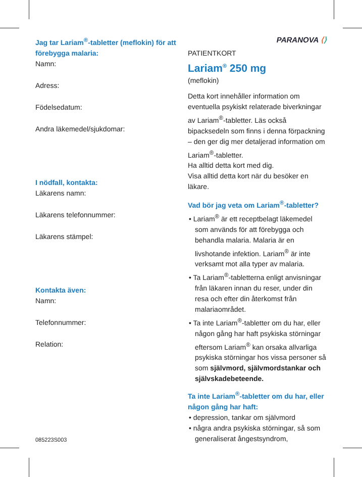Jag tar Lariam<sup>®</sup>-tabletter (meflokin) för att förebygga malaria:
Namn:
Adress:
Födelsedatum:
Andra läkemedel/sjukdomar:
I nödfall, kontakta:
Läkarens namn:
Läkarens telefonnummer:
Läkarens stämpel:
Kontakta även:
Namn:
Telefonnummer:
Relation:
085223S003
PARANOVA ⟨⟩
PATIENTKORT
Lariam<sup>®</sup> 250 mg
(meflokin)
Detta kort innehåller information om eventuella psykiskt relaterade biverkningar av Lariam<sup>®</sup>-tabletter. Läs också bipacksedeln som finns i denna förpackning – den ger dig mer detaljerad information om Lariam<sup>®</sup>-tabletter.
Ha alltid detta kort med dig.
Visa alltid detta kort när du besöker en läkare.
Vad bör jag veta om Lariam<sup>®</sup>-tabletter?
• Lariam<sup>®</sup> är ett receptbelagt läkemedel som används för att förebygga och behandla malaria. Malaria är en livshotande infektion. Lariam<sup>®</sup> är inte verksamt mot alla typer av malaria.
• Ta Lariam<sup>®</sup>-tabletterna enligt anvisningar från läkaren innan du reser, under din resa och efter din återkomst från malariaområdet.
• Ta inte Lariam<sup>®</sup>-tabletter om du har, eller någon gång har haft psykiska störningar eftersom Lariam<sup>®</sup> kan orsaka allvarliga psykiska störningar hos vissa personer så som självmord, självmordstankar och självskadebeteende.
Ta inte Lariam<sup>®</sup>-tabletter om du har, eller någon gång har haft:
• depression, tankar om självmord
• några andra psykiska störningar, så som generaliserat ångestsyndrom,